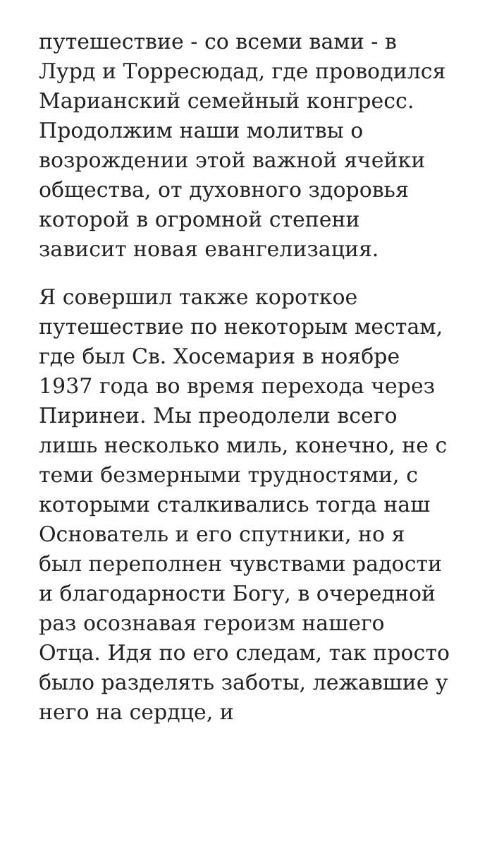путешествие - со всеми вами - в Лурд и Торресюдад, где проводился Марианский семейный конгресс. Продолжим наши молитвы о возрождении этой важной ячейки общества, от духовного здоровья которой в огромной степени зависит новая евангелизация.
Я совершил также короткое путешествие по некоторым местам, где был Св. Хосемария в ноябре 1937 года во время перехода через Пиринеи. Мы преодолели всего лишь несколько миль, конечно, не с теми безмерными трудностями, с которыми сталкивались тогда наш Основатель и его спутники, но я был переполнен чувствами радости и благодарности Богу, в очередной раз осознавая героизм нашего Отца. Идя по его следам, так просто было разделять заботы, лежавшие у него на сердце, и